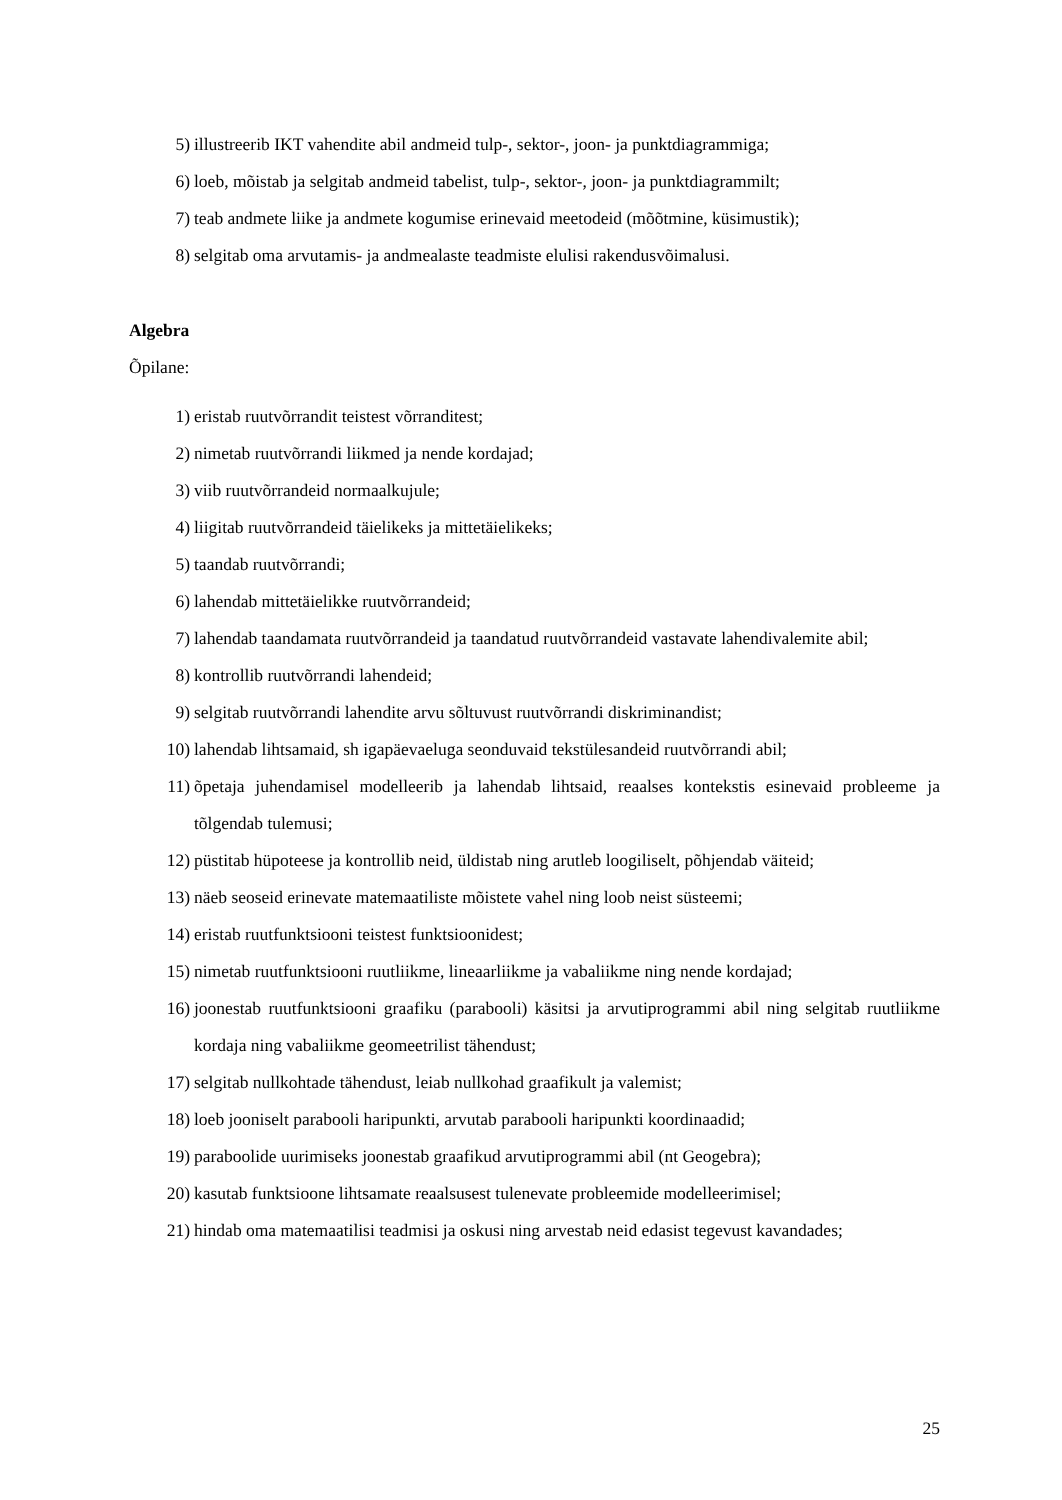5) illustreerib IKT vahendite abil andmeid tulp-, sektor-, joon- ja punktdiagrammiga;
6) loeb, mõistab ja selgitab andmeid tabelist, tulp-, sektor-, joon- ja punktdiagrammilt;
7) teab andmete liike ja andmete kogumise erinevaid meetodeid (mõõtmine, küsimustik);
8) selgitab oma arvutamis- ja andmealaste teadmiste elulisi rakendusvõimalusi.
Algebra
Õpilane:
1) eristab ruutvõrrandit teistest võrranditest;
2) nimetab ruutvõrrandi liikmed ja nende kordajad;
3) viib ruutvõrrandeid normaalkujule;
4) liigitab ruutvõrrandeid täielikeks ja mittetäielikeks;
5) taandab ruutvõrrandi;
6) lahendab mittetäielikke ruutvõrrandeid;
7) lahendab taandamata ruutvõrrandeid ja taandatud ruutvõrrandeid vastavate lahendivalemite abil;
8) kontrollib ruutvõrrandi lahendeid;
9) selgitab ruutvõrrandi lahendite arvu sõltuvust ruutvõrrandi diskriminandist;
10) lahendab lihtsamaid, sh igapäevaeluga seonduvaid tekstülesandeid ruutvõrrandi abil;
11) õpetaja juhendamisel modelleerib ja lahendab lihtsaid, reaalses kontekstis esinevaid probleeme ja tõlgendab tulemusi;
12) püstitab hüpoteese ja kontrollib neid, üldistab ning arutleb loogiliselt, põhjendab väiteid;
13) näeb seoseid erinevate matemaatiliste mõistete vahel ning loob neist süsteemi;
14) eristab ruutfunktsiooni teistest funktsioonidest;
15) nimetab ruutfunktsiooni ruutliikme, lineaarliikme ja vabaliikme ning nende kordajad;
16) joonestab ruutfunktsiooni graafiku (parabooli) käsitsi ja arvutiprogrammi abil ning selgitab ruutliikme kordaja ning vabaliikme geomeetrilist tähendust;
17) selgitab nullkohtade tähendust, leiab nullkohad graafikult ja valemist;
18) loeb jooniselt parabooli haripunkti, arvutab parabooli haripunkti koordinaadid;
19) paraboolide uurimiseks joonestab graafikud arvutiprogrammi abil (nt Geogebra);
20) kasutab funktsioone lihtsamate reaalsusest tulenevate probleemide modelleerimisel;
21) hindab oma matemaatilisi teadmisi ja oskusi ning arvestab neid edasist tegevust kavandades;
25